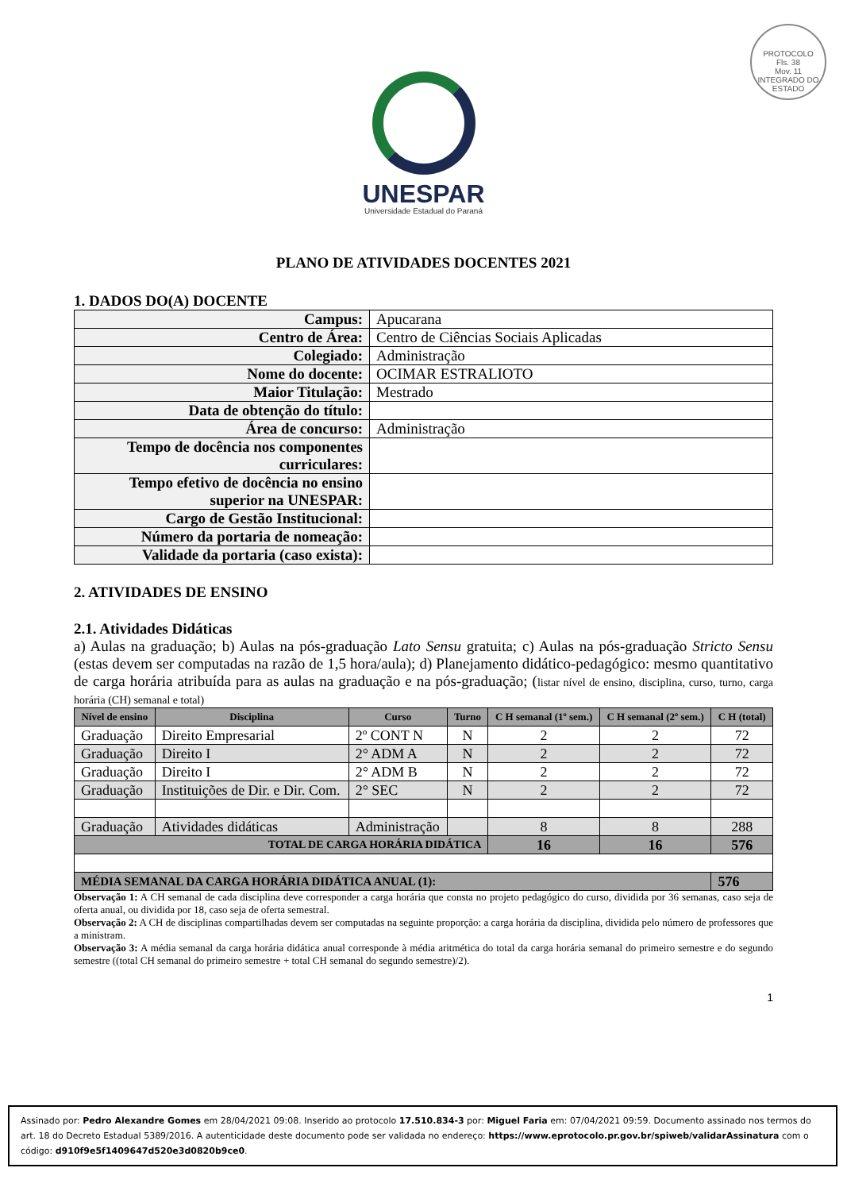PROTOCOLO
Fls. 38
Mov. 11
INTEGRADO DO ESTADO
UNESPAR
Universidade Estadual do Paraná
PLANO DE ATIVIDADES DOCENTES 2021
1. DADOS DO(A) DOCENTE
| Campus: | Apucarana |
| Centro de Área: | Centro de Ciências Sociais Aplicadas |
| Colegiado: | Administração |
| Nome do docente: | OCIMAR ESTRALIOTO |
| Maior Titulação: | Mestrado |
| Data de obtenção do título: | |
| Área de concurso: | Administração |
| Tempo de docência nos componentes curriculares: | |
| Tempo efetivo de docência no ensino superior na UNESPAR: | |
| Cargo de Gestão Institucional: | |
| Número da portaria de nomeação: | |
| Validade da portaria (caso exista): | |
2. ATIVIDADES DE ENSINO
2.1. Atividades Didáticas
a) Aulas na graduação; b) Aulas na pós-graduação Lato Sensu gratuita; c) Aulas na pós-graduação Stricto Sensu (estas devem ser computadas na razão de 1,5 hora/aula); d) Planejamento didático-pedagógico: mesmo quantitativo de carga horária atribuída para as aulas na graduação e na pós-graduação; (listar nível de ensino, disciplina, curso, turno, carga horária (CH) semanal e total)
| Nível de ensino | Disciplina | Curso | Turno | C H semanal (1º sem.) | C H semanal (2º sem.) | C H (total) |
| --- | --- | --- | --- | --- | --- | --- |
| Graduação | Direito Empresarial | 2º CONT N | N | 2 | 2 | 72 |
| Graduação | Direito I | 2° ADM A | N | 2 | 2 | 72 |
| Graduação | Direito I | 2° ADM B | N | 2 | 2 | 72 |
| Graduação | Instituições de Dir. e Dir. Com. | 2° SEC | N | 2 | 2 | 72 |
| Graduação | Atividades didáticas | Administração | | 8 | 8 | 288 |
| TOTAL DE CARGA HORÁRIA DIDÁTICA | | | | 16 | 16 | 576 |
| MÉDIA SEMANAL DA CARGA HORÁRIA DIDÁTICA ANUAL (1): | | | | | | 576 |
Observação 1: A CH semanal de cada disciplina deve corresponder a carga horária que consta no projeto pedagógico do curso, dividida por 36 semanas, caso seja de oferta anual, ou dividida por 18, caso seja de oferta semestral.
Observação 2: A CH de disciplinas compartilhadas devem ser computadas na seguinte proporção: a carga horária da disciplina, dividida pelo número de professores que a ministram.
Observação 3: A média semanal da carga horária didática anual corresponde à média aritmética do total da carga horária semanal do primeiro semestre e do segundo semestre ((total CH semanal do primeiro semestre + total CH semanal do segundo semestre)/2).
1
Assinado por: Pedro Alexandre Gomes em 28/04/2021 09:08. Inserido ao protocolo 17.510.834-3 por: Miguel Faria em: 07/04/2021 09:59. Documento assinado nos termos do art. 18 do Decreto Estadual 5389/2016. A autenticidade deste documento pode ser validada no endereço: https://www.eprotocolo.pr.gov.br/spiweb/validarAssinatura com o código: d910f9e5f1409647d520e3d0820b9ce0.